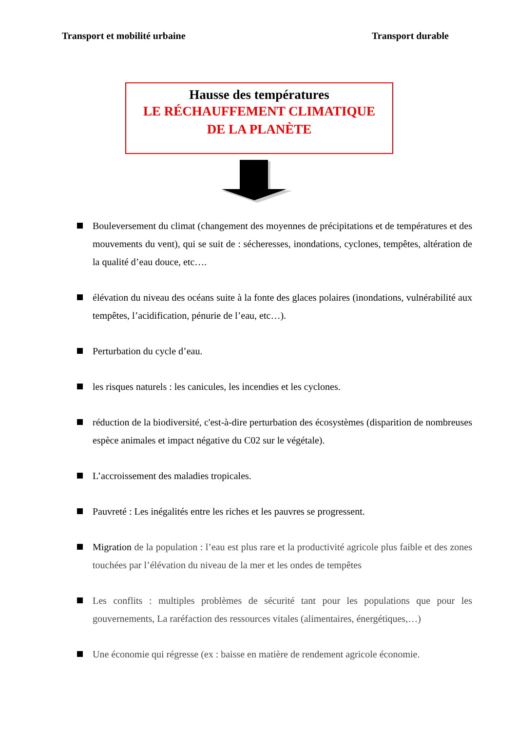Transport et mobilité urbaine Transport durable
Hausse des températures
LE RÉCHAUFFEMENT CLIMATIQUE
DE LA PLANÈTE
Bouleversement du climat (changement des moyennes de précipitations et de températures et des mouvements du vent), qui se suit de : sécheresses, inondations, cyclones, tempêtes, altération de la qualité d’eau douce, etc….
élévation du niveau des océans suite à la fonte des glaces polaires (inondations, vulnérabilité aux tempêtes, l’acidification, pénurie de l’eau, etc…).
Perturbation du cycle d’eau.
les risques naturels : les canicules, les incendies et les cyclones.
réduction de la biodiversité, c'est-à-dire perturbation des écosystèmes (disparition de nombreuses espèce animales et impact négative du C02 sur le végétale).
L’accroissement des maladies tropicales.
Pauvreté : Les inégalités entre les riches et les pauvres se progressent.
Migration de la population : l’eau est plus rare et la productivité agricole plus faible et des zones touchées par l’élévation du niveau de la mer et les ondes de tempêtes
Les conflits : multiples problèmes de sécurité tant pour les populations que pour les gouvernements, La raréfaction des ressources vitales (alimentaires, énergétiques,…)
Une économie qui régresse (ex : baisse en matière de rendement agricole économie.